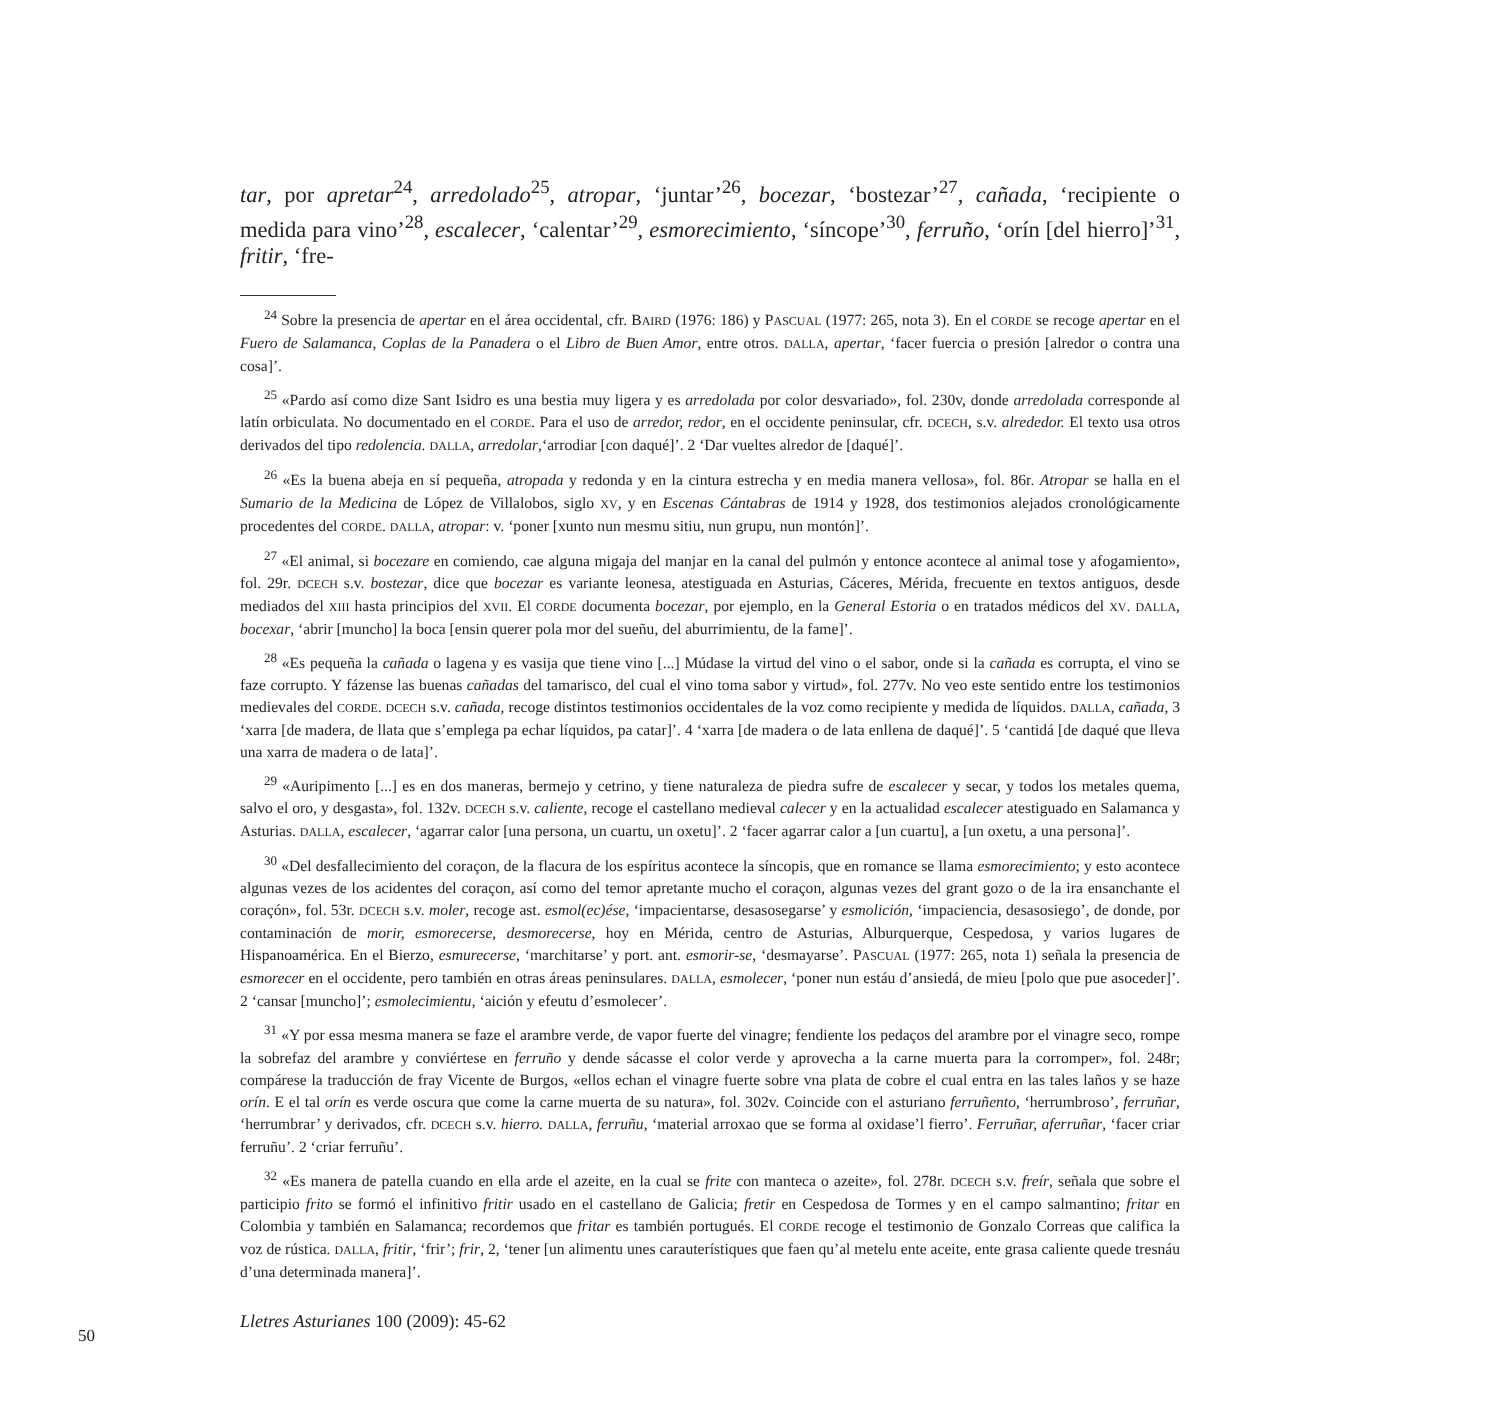tar, por apretar<sup>24</sup>, arredolado<sup>25</sup>, atropar, ‘juntar’<sup>26</sup>, bocezar, ‘bostezar’<sup>27</sup>, cañada, ‘recipiente o medida para vino’<sup>28</sup>, escalecer, ‘calentar’<sup>29</sup>, esmorecimiento, ‘síncope’<sup>30</sup>, ferruño, ‘orín [del hierro]’<sup>31</sup>, fritir, ‘fre-
<sup>24</sup> Sobre la presencia de apertar en el área occidental, cfr. BAIRD (1976: 186) y PASCUAL (1977: 265, nota 3). En el CORDE se recoge apertar en el Fuero de Salamanca, Coplas de la Panadera o el Libro de Buen Amor, entre otros. DALLA, apertar, ‘facer fuercia o presión [alredor o contra una cosa]’.
<sup>25</sup> «Pardo así como dize Sant Isidro es una bestia muy ligera y es arredolada por color desvariado», fol. 230v, donde arredolada corresponde al latín orbiculata. No documentado en el CORDE. Para el uso de arredor, redor, en el occidente peninsular, cfr. DCECH, s.v. alrededor. El texto usa otros derivados del tipo redolencia. DALLA, arredolar,‘arrodiar [con daqué]’. 2 ‘Dar vueltes alredor de [daqué]’.
<sup>26</sup> «Es la buena abeja en sí pequeña, atropada y redonda y en la cintura estrecha y en media manera vellosa», fol. 86r. Atropar se halla en el Sumario de la Medicina de López de Villalobos, siglo XV, y en Escenas Cántabras de 1914 y 1928, dos testimonios alejados cronológicamente procedentes del CORDE. DALLA, atropar: v. ‘poner [xunto nun mesmu sitiu, nun grupu, nun montón]’.
<sup>27</sup> «El animal, si bocezare en comiendo, cae alguna migaja del manjar en la canal del pulmón y entonce acontece al animal tose y afogamiento», fol. 29r. DCECH s.v. bostezar, dice que bocezar es variante leonesa, atestiguada en Asturias, Cáceres, Mérida, frecuente en textos antiguos, desde mediados del XIII hasta principios del XVII. El CORDE documenta bocezar, por ejemplo, en la General Estoria o en tratados médicos del XV. DALLA, bocexar, ‘abrir [muncho] la boca [ensin querer pola mor del sueñu, del aburrimientu, de la fame]’.
<sup>28</sup> «Es pequeña la cañada o lagena y es vasija que tiene vino [...] Múdase la virtud del vino o el sabor, onde si la cañada es corrupta, el vino se faze corrupto. Y fázense las buenas cañadas del tamarisco, del cual el vino toma sabor y virtud», fol. 277v. No veo este sentido entre los testimonios medievales del CORDE. DCECH s.v. cañada, recoge distintos testimonios occidentales de la voz como recipiente y medida de líquidos. DALLA, cañada, 3 ‘xarra [de madera, de llata que s’emplega pa echar líquidos, pa catar]’. 4 ‘xarra [de madera o de lata enllena de daqué]’. 5 ‘cantidá [de daqué que lleva una xarra de madera o de lata]’.
<sup>29</sup> «Auripimento [...] es en dos maneras, bermejo y cetrino, y tiene naturaleza de piedra sufre de escalecer y secar, y todos los metales quema, salvo el oro, y desgasta», fol. 132v. DCECH s.v. caliente, recoge el castellano medieval calecer y en la actualidad escalecer atestiguado en Salamanca y Asturias. DALLA, escalecer, ‘agarrar calor [una persona, un cuartu, un oxetu]’. 2 ‘facer agarrar calor a [un cuartu], a [un oxetu, a una persona]’.
<sup>30</sup> «Del desfallecimiento del coraçon, de la flacura de los espíritus acontece la síncopis, que en romance se llama esmorecimiento; y esto acontece algunas vezes de los acidentes del coraçon, así como del temor apretante mucho el coraçon, algunas vezes del grant gozo o de la ira ensanchante el coraçón», fol. 53r. DCECH s.v. moler, recoge ast. esmol(ec)ése, ‘impacientarse, desasosegarse’ y esmolición, ‘impaciencia, desasosiego’, de donde, por contaminación de morir, esmorecerse, desmorecerse, hoy en Mérida, centro de Asturias, Alburquerque, Cespedosa, y varios lugares de Hispanoamérica. En el Bierzo, esmurecerse, ‘marchitarse’ y port. ant. esmorir-se, ‘desmayarse’. PASCUAL (1977: 265, nota 1) señala la presencia de esmorecer en el occidente, pero también en otras áreas peninsulares. DALLA, esmolecer, ‘poner nun estáu d’ansiedá, de mieu [polo que pue asoceder]’. 2 ‘cansar [muncho]’; esmolecimientu, ‘aición y efeutu d’esmolecer’.
<sup>31</sup> «Y por essa mesma manera se faze el arambre verde, de vapor fuerte del vinagre; fendiente los pedaços del arambre por el vinagre seco, rompe la sobrefaz del arambre y conviértese en ferruño y dende sácasse el color verde y aprovecha a la carne muerta para la corromper», fol. 248r; compárese la traducción de fray Vicente de Burgos, «ellos echan el vinagre fuerte sobre vna plata de cobre el cual entra en las tales laños y se haze orín. E el tal orín es verde oscura que come la carne muerta de su natura», fol. 302v. Coincide con el asturiano ferruñento, ‘herrumbroso’, ferruñar, ‘herrumbrar’ y derivados, cfr. DCECH s.v. hierro. DALLA, ferruñu, ‘material arroxao que se forma al oxidase’l fierro’. Ferruñar, aferruñar, ‘facer criar ferruñu’. 2 ‘criar ferruñu’.
<sup>32</sup> «Es manera de patella cuando en ella arde el azeite, en la cual se frite con manteca o azeite», fol. 278r. DCECH s.v. freír, señala que sobre el participio frito se formó el infinitivo fritir usado en el castellano de Galicia; fretir en Cespedosa de Tormes y en el campo salmantino; fritar en Colombia y también en Salamanca; recordemos que fritar es también portugués. El CORDE recoge el testimonio de Gonzalo Correas que califica la voz de rústica. DALLA, fritir, ‘frir’; frir, 2, ‘tener [un alimentu unes carauterístiques que faen qu’al metelu ente aceite, ente grasa caliente quede tresnáu d’una determinada manera]’.
Lletres Asturianes 100 (2009): 45-62
50